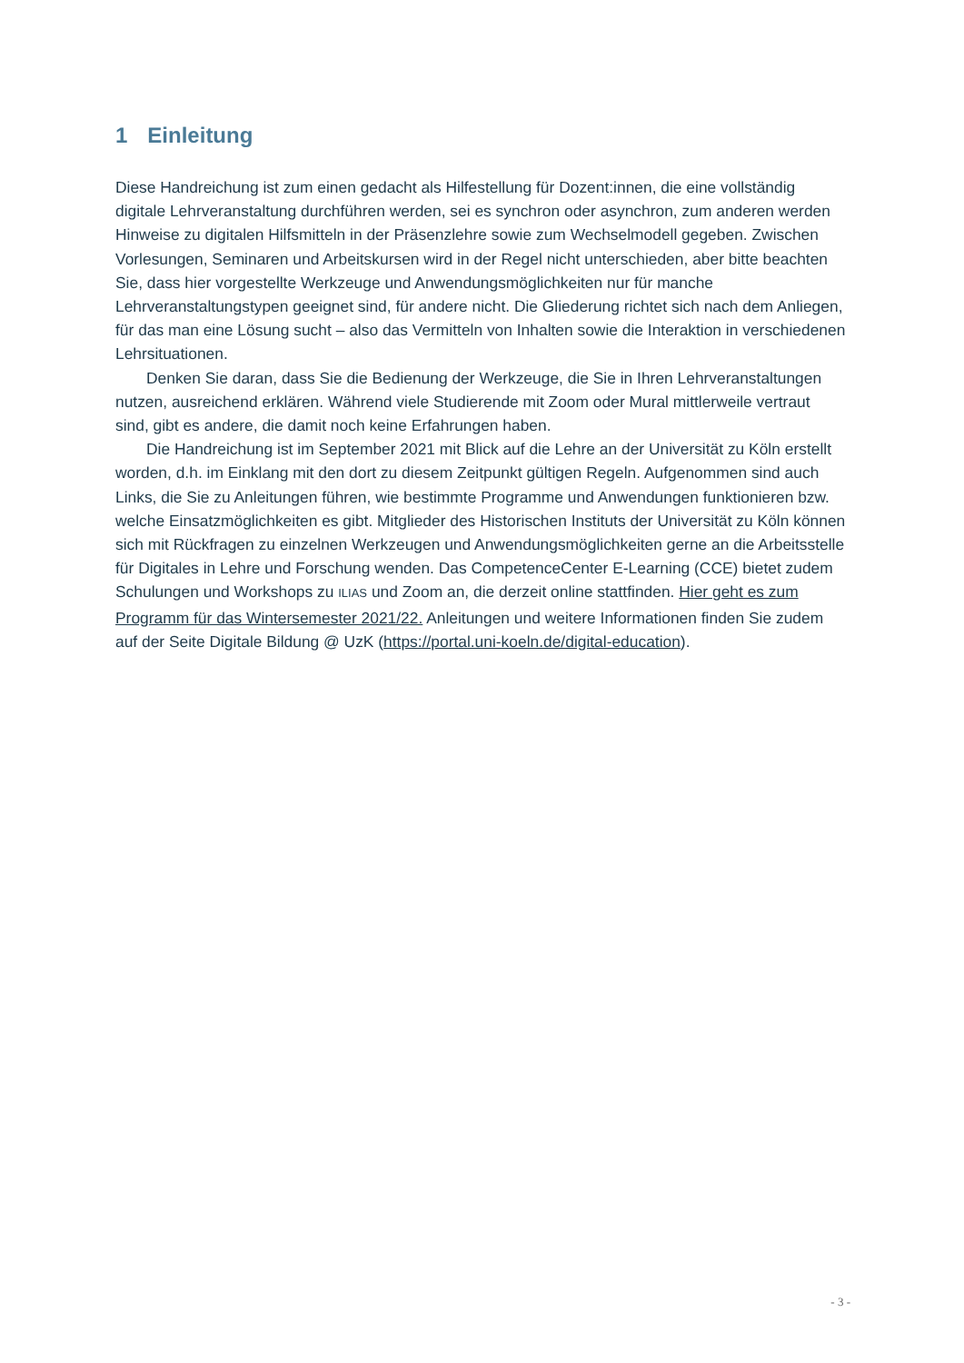1 Einleitung
Diese Handreichung ist zum einen gedacht als Hilfestellung für Dozent:innen, die eine vollständig digitale Lehrveranstaltung durchführen werden, sei es synchron oder asynchron, zum anderen werden Hinweise zu digitalen Hilfsmitteln in der Präsenzlehre sowie zum Wechselmodell gegeben. Zwischen Vorlesungen, Seminaren und Arbeitskursen wird in der Regel nicht unterschieden, aber bitte beachten Sie, dass hier vorgestellte Werkzeuge und Anwendungsmöglichkeiten nur für manche Lehrveranstaltungstypen geeignet sind, für andere nicht. Die Gliederung richtet sich nach dem Anliegen, für das man eine Lösung sucht – also das Vermitteln von Inhalten sowie die Interaktion in verschiedenen Lehrsituationen.
Denken Sie daran, dass Sie die Bedienung der Werkzeuge, die Sie in Ihren Lehrveranstaltungen nutzen, ausreichend erklären. Während viele Studierende mit Zoom oder Mural mittlerweile vertraut sind, gibt es andere, die damit noch keine Erfahrungen haben.
Die Handreichung ist im September 2021 mit Blick auf die Lehre an der Universität zu Köln erstellt worden, d.h. im Einklang mit den dort zu diesem Zeitpunkt gültigen Regeln. Aufgenommen sind auch Links, die Sie zu Anleitungen führen, wie bestimmte Programme und Anwendungen funktionieren bzw. welche Einsatzmöglichkeiten es gibt. Mitglieder des Historischen Instituts der Universität zu Köln können sich mit Rückfragen zu einzelnen Werkzeugen und Anwendungsmöglichkeiten gerne an die Arbeitsstelle für Digitales in Lehre und Forschung wenden. Das CompetenceCenter E-Learning (CCE) bietet zudem Schulungen und Workshops zu ILIAS und Zoom an, die derzeit online stattfinden. Hier geht es zum Programm für das Wintersemester 2021/22. Anleitungen und weitere Informationen finden Sie zudem auf der Seite Digitale Bildung @ UzK (https://portal.uni-koeln.de/digital-education).
- 3 -